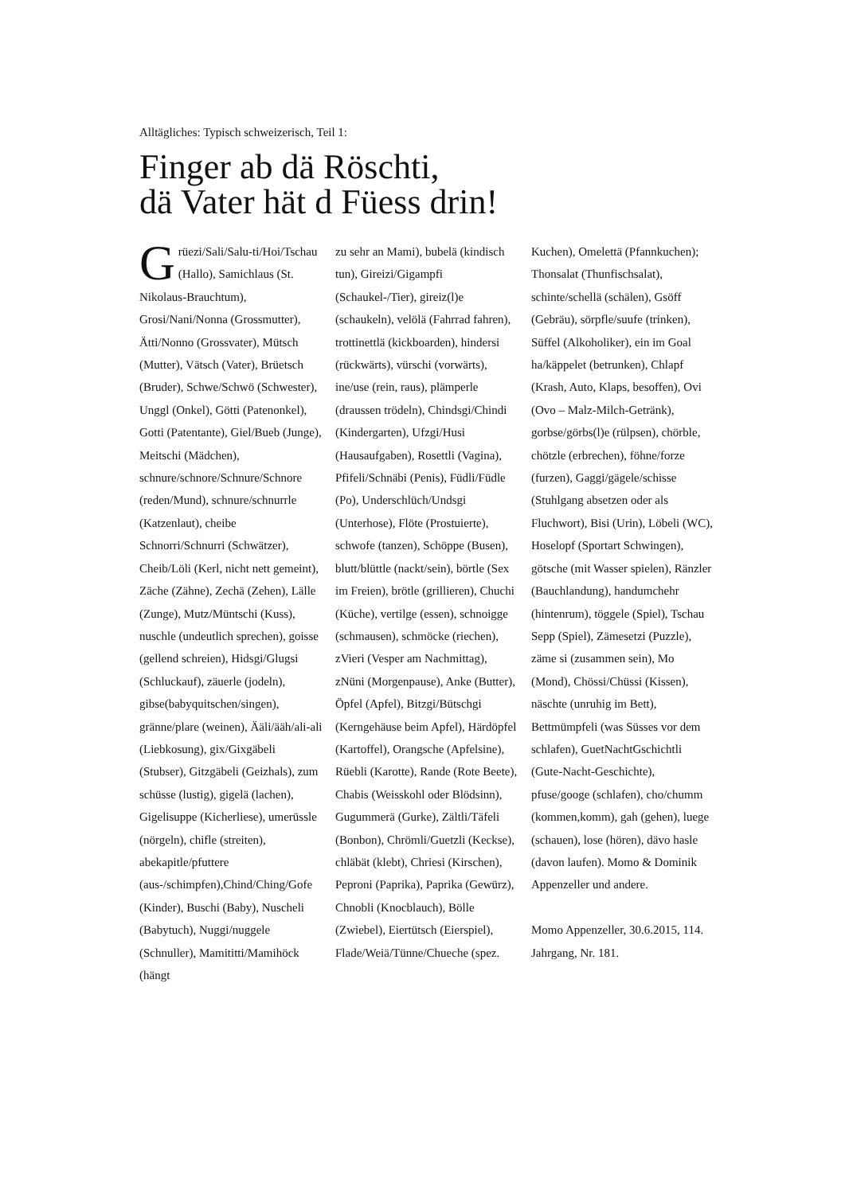Alltägliches: Typisch schweizerisch, Teil 1:
Finger ab dä Röschti,
dä Vater hät d Füess drin!
Grüezi/Sali/Salu-ti/Hoi/Tschau (Hallo), Samichlaus (St. Nikolaus-Brauchtum), Grosi/Nani/Nonna (Grossmutter), Ätti/Nonno (Grossvater), Mütsch (Mutter), Vätsch (Vater), Brüetsch (Bruder), Schwe/Schwö (Schwester), Unggl (Onkel), Götti (Patenonkel), Gotti (Patentante), Giel/Bueb (Junge), Meitschi (Mädchen), schnure/schnore/Schnure/Schnore (reden/Mund), schnure/schnurrle (Katzenlaut), cheibe Schnorri/Schnurri (Schwätzer), Cheib/Löli (Kerl, nicht nett gemeint), Zäche (Zähne), Zechä (Zehen), Lälle (Zunge), Mutz/Müntschi (Kuss), nuschle (undeutlich sprechen), goisse (gellend schreien), Hidsgi/Glugsi (Schluckauf), zäuerle (jodeln), gibse(babyquitschen/singen), gränne/plare (weinen), Ääli/ääh/ali-ali (Liebkosung), gix/Gixgäbeli (Stubser), Gitzgäbeli (Geizhals), zum schüsse (lustig), gigelä (lachen), Gigelisuppe (Kicherliese), umerüssle (nörgeln), chifle (streiten), abekapitle/pfuttere (aus-/schimpfen),Chind/Ching/Gofe (Kinder), Buschi (Baby), Nuscheli (Babytuch), Nuggi/nuggele (Schnuller), Mamititti/Mamihöck (hängt
zu sehr an Mami), bubelä (kindisch tun), Gireizi/Gigampfi (Schaukel-/Tier), gireiz(l)e (schaukeln), velölä (Fahrrad fahren), trottinettlä (kickboarden), hindersi (rückwärts), vürschi (vorwärts), ine/use (rein, raus), plämperle (draussen trödeln), Chindsgi/Chindi (Kindergarten), Ufzgi/Husi (Hausaufgaben), Rosettli (Vagina), Pfifeli/Schnäbi (Penis), Füdli/Füdle (Po), Underschlüch/Undsgi (Unterhose), Flöte (Prostuierte), schwofe (tanzen), Schöppe (Busen), blutt/blüttle (nackt/sein), börtle (Sex im Freien), brötle (grillieren), Chuchi (Küche), vertilge (essen), schnoigge (schmausen), schmöcke (riechen), zVieri (Vesper am Nachmittag), zNüni (Morgenpause), Anke (Butter), Öpfel (Apfel), Bitzgi/Bütschgi (Kerngehäuse beim Apfel), Härdöpfel (Kartoffel), Orangsche (Apfelsine), Rüebli (Karotte), Rande (Rote Beete), Chabis (Weisskohl oder Blödsinn), Gugummerä (Gurke), Zältli/Täfeli (Bonbon), Chrömli/Guetzli (Keckse), chläbät (klebt), Chriesi (Kirschen), Peproni (Paprika), Paprika (Gewürz), Chnobli (Knocblauch), Bölle (Zwiebel), Eiertütsch (Eierspiel), Flade/Weiä/Tünne/Chueche (spez.
Kuchen), Omelettä (Pfannkuchen); Thonsalat (Thunfischsalat), schinte/schellä (schälen), Gsöff (Gebräu), sörpfle/suufe (trinken), Süffel (Alkoholiker), ein im Goal ha/käppelet (betrunken), Chlapf (Krash, Auto, Klaps, besoffen), Ovi (Ovo – Malz-Milch-Getränk), gorbse/görbs(l)e (rülpsen), chörble, chötzle (erbrechen), föhne/forze (furzen), Gaggi/gägele/schisse (Stuhlgang absetzen oder als Fluchwort), Bisi (Urin), Löbeli (WC), Hoselopf (Sportart Schwingen), götsche (mit Wasser spielen), Ränzler (Bauchlandung), handumchehr (hintenrum), töggele (Spiel), Tschau Sepp (Spiel), Zämesetzi (Puzzle), zäme si (zusammen sein), Mo (Mond), Chössi/Chüssi (Kissen), näschte (unruhig im Bett), Bettmümpfeli (was Süsses vor dem schlafen), GuetNachtGschichtli (Gute-Nacht-Geschichte), pfuse/googe (schlafen), cho/chumm (kommen,komm), gah (gehen), luege (schauen), lose (hören), dävo hasle (davon laufen). Momo & Dominik Appenzeller und andere.
Momo Appenzeller, 30.6.2015, 114. Jahrgang, Nr. 181.